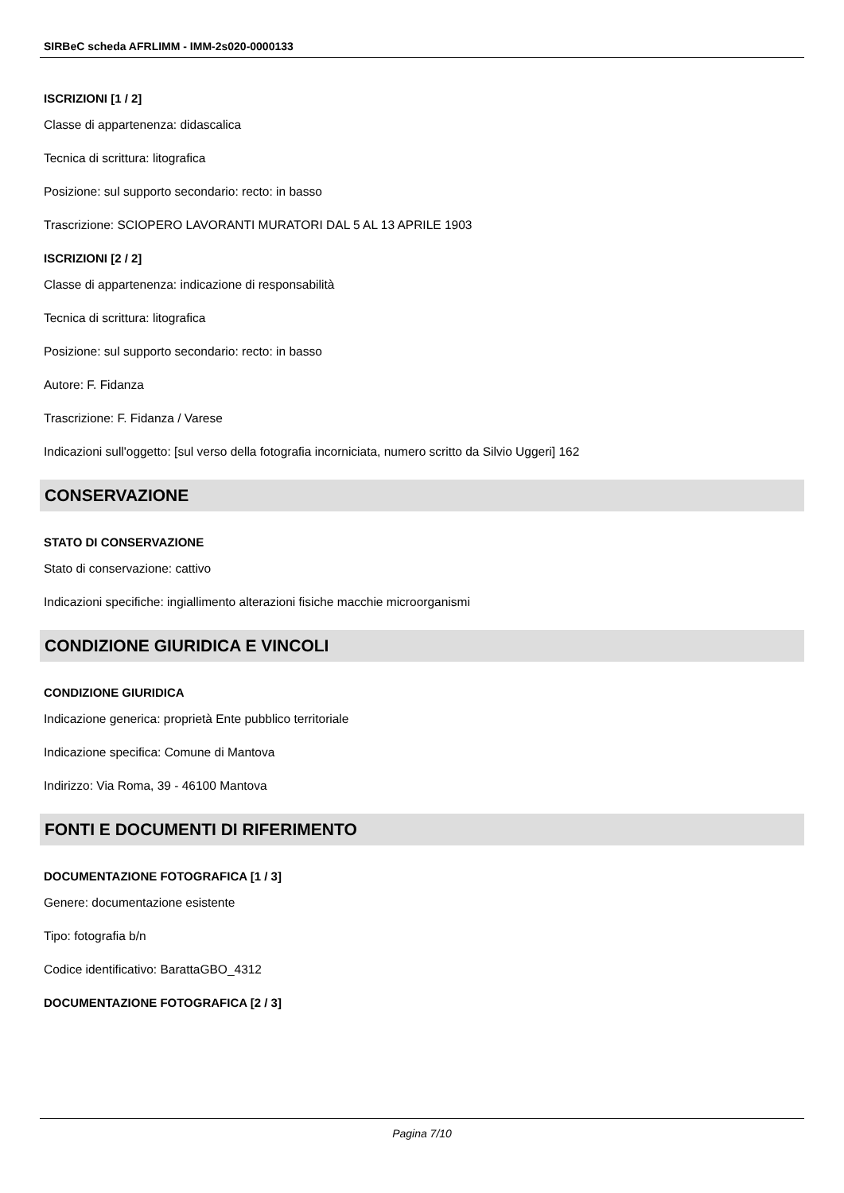SIRBeC scheda AFRLIMM - IMM-2s020-0000133
ISCRIZIONI [1 / 2]
Classe di appartenenza: didascalica
Tecnica di scrittura: litografica
Posizione: sul supporto secondario: recto: in basso
Trascrizione: SCIOPERO LAVORANTI MURATORI DAL 5 AL 13 APRILE 1903
ISCRIZIONI [2 / 2]
Classe di appartenenza: indicazione di responsabilità
Tecnica di scrittura: litografica
Posizione: sul supporto secondario: recto: in basso
Autore: F. Fidanza
Trascrizione: F. Fidanza / Varese
Indicazioni sull'oggetto: [sul verso della fotografia incorniciata, numero scritto da Silvio Uggeri] 162
CONSERVAZIONE
STATO DI CONSERVAZIONE
Stato di conservazione: cattivo
Indicazioni specifiche: ingiallimento alterazioni fisiche macchie microorganismi
CONDIZIONE GIURIDICA E VINCOLI
CONDIZIONE GIURIDICA
Indicazione generica: proprietà Ente pubblico territoriale
Indicazione specifica: Comune di Mantova
Indirizzo: Via Roma, 39 - 46100 Mantova
FONTI E DOCUMENTI DI RIFERIMENTO
DOCUMENTAZIONE FOTOGRAFICA [1 / 3]
Genere: documentazione esistente
Tipo: fotografia b/n
Codice identificativo: BarattaGBO_4312
DOCUMENTAZIONE FOTOGRAFICA [2 / 3]
Pagina 7/10